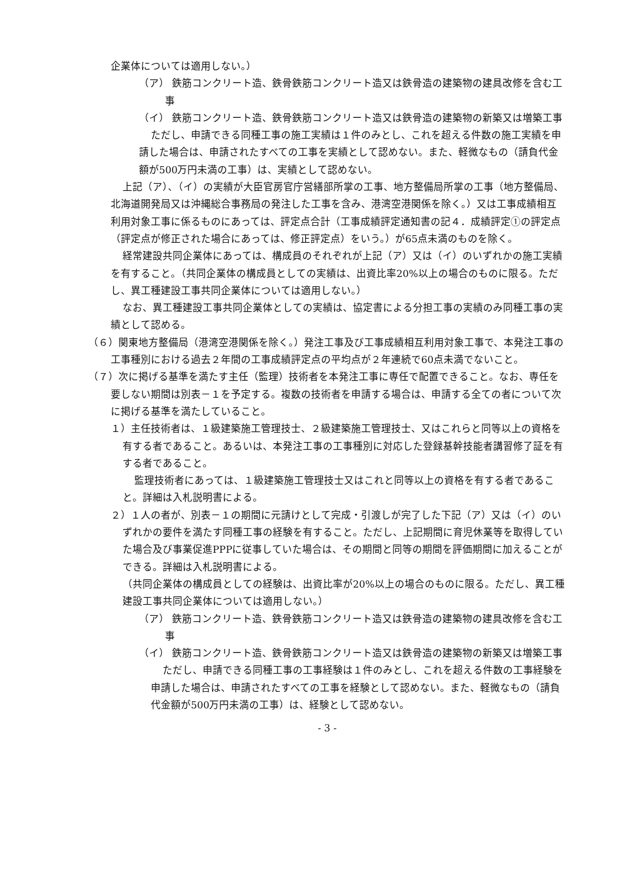企業体については適用しない。）
（ア） 鉄筋コンクリート造、鉄骨鉄筋コンクリート造又は鉄骨造の建築物の建具改修を含む工事
（イ） 鉄筋コンクリート造、鉄骨鉄筋コンクリート造又は鉄骨造の建築物の新築又は増築工事
ただし、申請できる同種工事の施工実績は１件のみとし、これを超える件数の施工実績を申請した場合は、申請されたすべての工事を実績として認めない。また、軽微なもの（請負代金額が500万円未満の工事）は、実績として認めない。
上記（ア）、（イ）の実績が大臣官房官庁営繕部所掌の工事、地方整備局所掌の工事（地方整備局、北海道開発局又は沖縄総合事務局の発注した工事を含み、港湾空港関係を除く。）又は工事成績相互利用対象工事に係るものにあっては、評定点合計（工事成績評定通知書の記４．成績評定①の評定点（評定点が修正された場合にあっては、修正評定点）をいう。）が65点未満のものを除く。
経常建設共同企業体にあっては、構成員のそれぞれが上記（ア）又は（イ）のいずれかの施工実績を有すること。（共同企業体の構成員としての実績は、出資比率20%以上の場合のものに限る。ただし、異工種建設工事共同企業体については適用しない。）
なお、異工種建設工事共同企業体としての実績は、協定書による分担工事の実績のみ同種工事の実績として認める。
（６）関東地方整備局（港湾空港関係を除く。）発注工事及び工事成績相互利用対象工事で、本発注工事の工事種別における過去２年間の工事成績評定点の平均点が２年連続で60点未満でないこと。
（７）次に掲げる基準を満たす主任（監理）技術者を本発注工事に専任で配置できること。なお、専任を要しない期間は別表－１を予定する。複数の技術者を申請する場合は、申請する全ての者について次に掲げる基準を満たしていること。
１）主任技術者は、１級建築施工管理技士、２級建築施工管理技士、又はこれらと同等以上の資格を有する者であること。あるいは、本発注工事の工事種別に対応した登録基幹技能者講習修了証を有する者であること。
監理技術者にあっては、１級建築施工管理技士又はこれと同等以上の資格を有する者であること。詳細は入札説明書による。
２）１人の者が、別表－１の期間に元請けとして完成・引渡しが完了した下記（ア）又は（イ）のいずれかの要件を満たす同種工事の経験を有すること。ただし、上記期間に育児休業等を取得していた場合及び事業促進PPPに従事していた場合は、その期間と同等の期間を評価期間に加えることができる。詳細は入札説明書による。
（共同企業体の構成員としての経験は、出資比率が20%以上の場合のものに限る。ただし、異工種建設工事共同企業体については適用しない。）
（ア） 鉄筋コンクリート造、鉄骨鉄筋コンクリート造又は鉄骨造の建築物の建具改修を含む工事
（イ） 鉄筋コンクリート造、鉄骨鉄筋コンクリート造又は鉄骨造の建築物の新築又は増築工事
ただし、申請できる同種工事の工事経験は１件のみとし、これを超える件数の工事経験を申請した場合は、申請されたすべての工事を経験として認めない。また、軽微なもの（請負代金額が500万円未満の工事）は、経験として認めない。
- 3 -